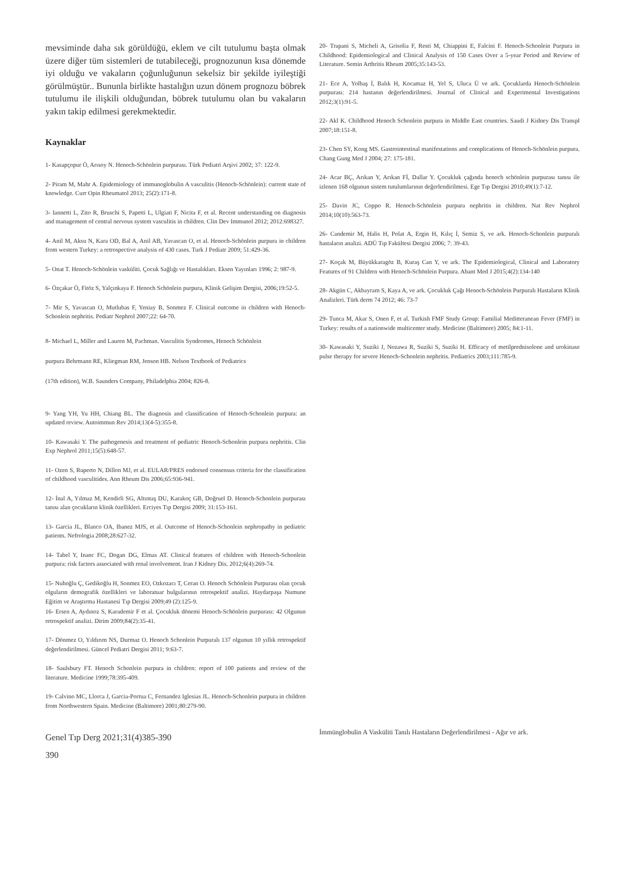mevsiminde daha sık görüldüğü, eklem ve cilt tutulumu başta olmak üzere diğer tüm sistemleri de tutabileceği, prognozunun kısa dönemde iyi olduğu ve vakaların çoğunluğunun sekelsiz bir şekilde iyileştiği görülmüştür.. Bununla birlikte hastalığın uzun dönem prognozu böbrek tutulumu ile ilişkili olduğundan, böbrek tutulumu olan bu vakaların yakın takip edilmesi gerekmektedir.
Kaynaklar
1- Kasapçopur Ö, Arısoy N. Henoch-Schönlein purpurası. Türk Pediatri Arşivi 2002; 37: 122-9.
2- Piram M, Mahr A. Epidemiology of immunoglobulin A vasculitis (Henoch-Schönlein): current state of knowledge. Curr Opin Rheumatol 2013; 25(2):171-8.
3- Iannetti L, Zito R, Bruschi S, Papetti L, Ulgiati F, Nicita F, et al. Recent understanding on diagnosis and management of central nervous system vasculitis in children. Clin Dev Immunol 2012; 2012:698327.
4- Anil M, Aksu N, Kara OD, Bal A, Anil AB, Yavascan O, et al. Henoch-Schönlein purpura in children from western Turkey: a retrospective analysis of 430 cases. Turk J Pediatr 2009; 51:429-36.
5- Onat T. Henoch-Schönlein vasküliti. Çocuk Sağlığı ve Hastalıkları. Eksen Yayınları 1996; 2: 987-9.
6- Özçakar Ö, Fitöz S, Yalçınkaya F. Henoch Schönlein purpura, Klinik Gelişim Dergisi, 2006;19:52-5.
7- Mir S, Yavascan O, Mutlubas F, Yeniay B, Sonmez F. Clinical outcome in children with Henoch-Schonlein nephritis. Pediatr Nephrol 2007;22: 64-70.
8- Michael L, Miller and Lauren M, Pachman. Vasculitis Syndromes, Henoch Schönlein
purpura Behrmann RE, Kliegman RM, Jenson HB. Nelson Textbook of Pediatrics
(17th edition), W.B. Saunders Company, Philadelphia 2004; 826-8.
9- Yang YH, Yu HH, Chiang BL. The diagnosis and classification of Henoch-Schonlein purpura: an updated review. Autoimmun Rev 2014;13(4-5):355-8.
10- Kawasaki Y. The pathogenesis and treatment of pediatric Henoch-Schonlein purpura nephritis. Clin Exp Nephrol 2011;15(5):648-57.
11- Ozen S, Ruperto N, Dillon MJ, et al. EULAR/PRES endorsed consensus criteria for the classification of childhood vasculitides. Ann Rheum Dis 2006;65:936-941.
12- İnal A, Yılmaz M, Kendirli SG, Altıntaş DU, Karakoç GB, Doğruel D. Henoch-Schonlein purpurası tanısı alan çocukların klinik özellikleri. Erciyes Tıp Dergisi 2009; 31:153-161.
13- Garcia JL, Blanco OA, Ibanez MJS, et al. Outcome of Henoch-Schonlein nephropathy in pediatric patients. Nefrologia 2008;28:627-32.
14- Tabel Y, Inanc FC, Dogan DG, Elmas AT. Clinical features of children with Henoch-Schonlein purpura: risk factors associated with renal involvement. Iran J Kidney Dis. 2012;6(4):269-74.
15- Nuhoğlu Ç, Gedikoğlu H, Sonmez EO, Ozkozacı T, Ceran O. Henoch Schönlein Purpurası olan çocuk olguların demografik özellikleri ve laboratuar bulgularının retrospektif analizi. Haydarpaşa Numune Eğitim ve Araştırma Hastanesi Tıp Dergisi 2009;49 (2):125-9.
16- Ersen A, Aydınoz S, Karademir F et al. Çocukluk dönemi Henoch-Schönlein purpurası: 42 Olgunun retrospektif analizi. Dirim 2009;84(2):35-41.
17- Dönmez O, Yıldırım NS, Durmaz O. Henoch Schonlein Purpuralı 137 olgunun 10 yıllık retrospektif değerlendirilmesi. Güncel Pediatri Dergisi 2011; 9:63-7.
18- Saulsbury FT. Henoch Schonlein purpura in children: report of 100 patients and review of the literature. Medicine 1999;78:395-409.
19- Calvino MC, Llorca J, Garcia-Porrua C, Fernandez Iglesias JL. Henoch-Schonlein purpura in children from Northwestern Spain. Medicine (Baltimore) 2001;80:279-90.
20- Trapani S, Micheli A, Grisolia F, Resti M, Chiappini E, Falcini F. Henoch-Schonlein Purpura in Childhood: Epidemiological and Clinical Analysis of 150 Cases Over a 5-year Period and Review of Literature. Semin Arthritis Rheum 2005;35:143-53.
21- Ece A, Yolbaş İ, Balık H, Kocamaz H, Yel S, Uluca Ü ve ark. Çocuklarda Henoch-Schönlein purpurası: 214 hastanın değerlendirilmesi. Journal of Clinical and Experimental Investigations 2012;3(1):91-5.
22- Akl K. Childhood Henoch Schonlein purpura in Middle East countries. Saudi J Kidney Dis Transpl 2007;18:151-8.
23- Chen SY, Kong MS. Gastrointestinal manifestations and complications of Henoch-Schönlein purpura. Chang Gung Med J 2004; 27: 175-181.
24- Acar BÇ, Arıkan Y, Arıkan Fİ, Dallar Y. Çocukluk çağında henoch schönlein purpurası tanısı ile izlenen 168 olgunun sistem tutulumlarının değerlendirilmesi. Ege Tıp Dergisi 2010;49(1):7-12.
25- Davin JC, Coppo R. Henoch-Schönlein purpura nephritis in children. Nat Rev Nephrol 2014;10(10):563-73.
26- Candemir M, Halis H, Polat A, Ergin H, Kılıç İ, Semiz S, ve ark. Henoch-Schonlein purpuralı hastaların analizi. ADÜ Tıp Fakültesi Dergisi 2006; 7: 39-43.
27- Koçak M, Büyükkaragöz B, Kuraş Can Y, ve ark. The Epidemiological, Clinical and Laboratory Features of 91 Children with Henoch-Schönlein Purpura. Abant Med J 2015;4(2):134-140
28- Akgün C, Akbayram S, Kaya A, ve ark. Çocukluk Çağı Henoch-Schönlein Purpuralı Hastaların Klinik Analizleri. Türk derm 74 2012; 46: 73-7
29- Tunca M, Akar S, Onen F, et al. Turkish FMF Study Group: Familial Meditteranean Fever (FMF) in Turkey: results of a nationwide multicenter study. Medicine (Baltimore) 2005; 84:1-11.
30- Kawasaki Y, Suziki J, Nozawa R, Suziki S, Suziki H. Efficacy of metilprednisolone and urokinase pulse therapy for severe Henoch-Schonlein nephritis. Pediatrics 2003;111:785-9.
Genel Tıp Derg 2021;31(4)385-390
390
İmmünglobulin A Vasküliti Tanılı Hastaların Değerlendirilmesi - Ağır ve ark.